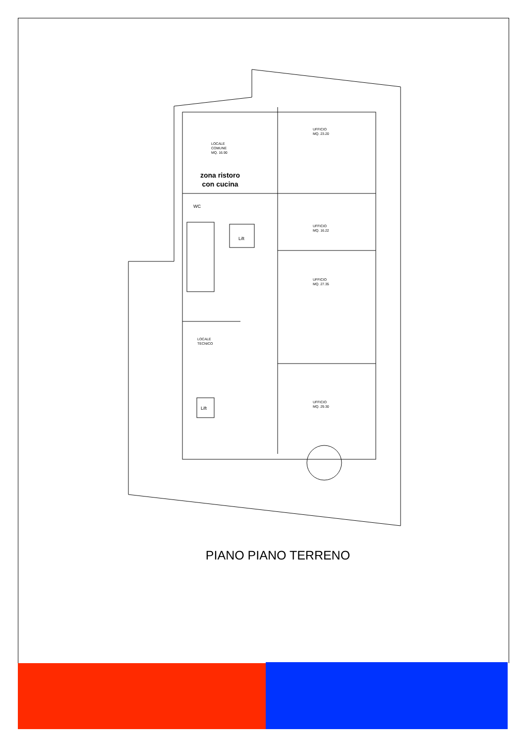UFFICIO
MQ. 23.20
LOCALE
COMUNE
MQ. 16.90
zona ristoro
con cucina
WC
UFFICIO
MQ. 16.22
Lift
UFFICIO
MQ. 27.35
LOCALE
TECNICO
UFFICIO
MQ. 29.30
Lift
PIANO PIANO TERRENO